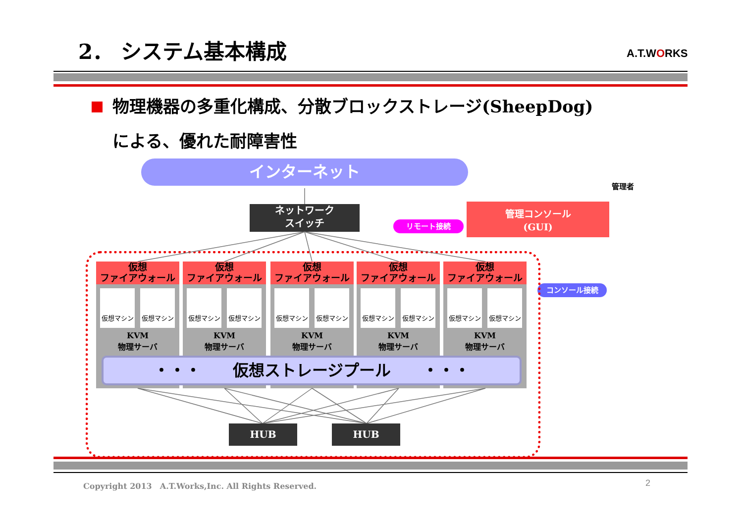2． システム基本構成 A.T.WORKS
物理機器の多重化構成、分散ブロックストレージ(SheepDog)
による、優れた耐障害性
インターネット
管理者
ネットワーク
スイッチ
リモート接続
管理コンソール
(GUI)
コンソール接続
仮想
ファイアウォール
仮想
ファイアウォール
仮想
ファイアウォール
仮想
ファイアウォール
仮想
ファイアウォール
仮想マシン 仮想マシン
KVM
物理サーバ
仮想マシン 仮想マシン
KVM
物理サーバ
仮想マシン 仮想マシン
KVM
物理サーバ
仮想マシン 仮想マシン
KVM
物理サーバ
仮想マシン 仮想マシン
KVM
物理サーバ
・・・　　仮想ストレージプール　　・・・
HUB HUB
Copyright 2013　A.T.Works,Inc. All Rights Reserved.
2